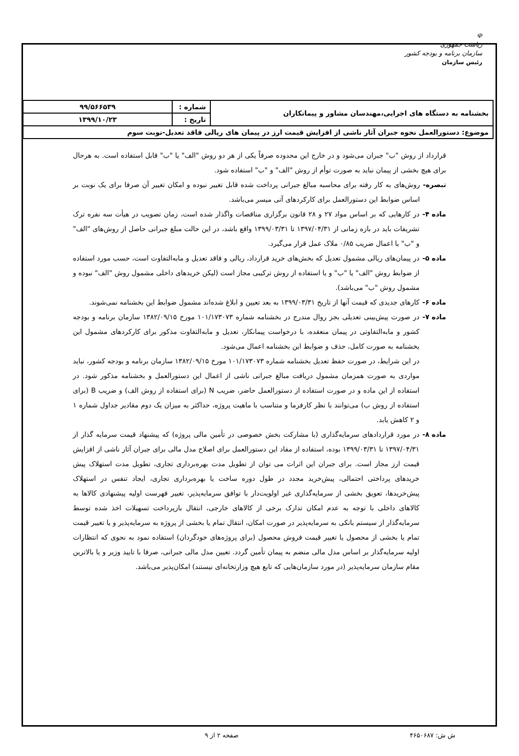☫
ریاست جمهوری
سازمان برنامه و بودجه کشور
رئیس سازمان
| بخشنامه به دستگاه های اجرایی،مهندسان مشاور و پیمانکاران | شماره : | ۹۹/۵۶۶۵۳۹ |
| | تاریخ : | ۱۳۹۹/۱۰/۲۳ |
| موضوع: دستورالعمل نحوه جبران آثار ناشی از افزایش قیمت ارز در پیمان های ریالی فاقد تعدیل-نوبت سوم | | |
قرارداد از روش "ب" جبران می‌شود و در خارج این محدوده صرفاً یکی از هر دو روش "الف" یا "ب" قابل استفاده است. به هرحال برای هیچ بخشی از پیمان نباید به صورت توأم از روش "الف" و "ب" استفاده شود.
تبصره- روش‌های به کار رفته برای محاسبه مبالغ جبرانی پرداخت شده قابل تغییر نبوده و امکان تغییر آن صرفا برای یک نوبت بر اساس ضوابط این دستورالعمل برای کارکردهای آتی میسر می‌باشد.
ماده ۴- در کارهایی که بر اساس مواد ۲۷ و ۲۸ قانون برگزاری مناقصات واگذار شده است، زمان تصویب در هیأت سه نفره ترک تشریفات باید در بازه زمانی از ۱۳۹۷/۰۴/۳۱ تا ۱۳۹۹/۰۳/۳۱ واقع باشد، در این حالت مبلغ جبرانی حاصل از روش‌های "الف" و "ب" با اعمال ضریب ۰/۸۵ ملاک عمل قرار می‌گیرد.
ماده ۵- در پیمان‌های ریالی مشمول تعدیل که بخش‌های خرید قرارداد، ریالی و فاقد تعدیل و مابه‌التفاوت است، حسب مورد استفاده از ضوابط روش "الف" یا "ب" و یا استفاده از روش ترکیبی مجاز است (لیکن خریدهای داخلی مشمول روش "الف" نبوده و مشمول روش "ب" می‌باشد).
ماده ۶- کارهای جدیدی که قیمت آنها از تاریخ ۱۳۹۹/۰۳/۳۱ به بعد تعیین و ابلاغ شده‌اند مشمول ضوابط این بخشنامه نمی‌شوند.
ماده ۷- در صورت پیش‌بینی تعدیلی بجز روال مندرج در بخشنامه شماره ۱۰۱/۱۷۳۰۷۳ مورخ ۱۳۸۲/۰۹/۱۵ سازمان برنامه و بودجه کشور و مابه‌التفاوتی در پیمان منعقده، با درخواست پیمانکار، تعدیل و مابه‌التفاوت مذکور برای کارکردهای مشمول این بخشنامه به صورت کامل، حذف و ضوابط این بخشنامه اعمال می‌شود.
در این شرایط، در صورت حفظ تعدیل بخشنامه شماره ۱۰۱/۱۷۳۰۷۳ مورخ ۱۳۸۲/۰۹/۱۵ سازمان برنامه و بودجه کشور، نباید مواردی به صورت همزمان مشمول دریافت مبالغ جبرانی ناشی از اعمال این دستورالعمل و بخشنامه مذکور شود. در استفاده از این ماده و در صورت استفاده از دستورالعمل حاضر، ضریب N (برای استفاده از روش الف) و ضریب B (برای استفاده از روش ب) می‌توانند با نظر کارفرما و متناسب با ماهیت پروژه، حداکثر به میزان یک دوم مقادیر جداول شماره ۱ و ۲ کاهش یابد.
ماده ۸- در مورد قراردادهای سرمایه‌گذاری (با مشارکت بخش خصوصی در تأمین مالی پروژه) که پیشنهاد قیمت سرمایه گذار از ۱۳۹۷/۰۴/۳۱ تا ۱۳۹۹/۰۳/۳۱ بوده، استفاده از مفاد این دستورالعمل برای اصلاح مدل مالی برای جبران آثار ناشی از افزایش قیمت ارز مجاز است. برای جبران این اثرات می توان از تطویل مدت بهره‌برداری تجاری، تطویل مدت استهلاک پیش خریدهای پرداختی احتمالی، پیش‌خرید مجدد در طول دوره ساخت یا بهره‌برداری تجاری، ایجاد تنفس در استهلاک پیش‌خریدها، تعویق بخشی از سرمایه‌گذاری غیر اولویت‌دار با توافق سرمایه‌پذیر، تغییر فهرست اولیه پیشنهادی کالاها به کالاهای داخلی با توجه به عدم امکان تدارک برخی از کالاهای خارجی، انتقال بازپرداخت تسهیلات اخذ شده توسط سرمایه‌گذار از سیستم بانکی به سرمایه‌پذیر در صورت امکان، انتقال تمام یا بخشی از پروژه به سرمایه‌پذیر و یا تغییر قیمت تمام یا بخشی از محصول یا تغییر قیمت فروش محصول (برای پروژه‌های خودگردان) استفاده نمود به نحوی که انتظارات اولیه سرمایه‌گذار بر اساس مدل مالی منضم به پیمان تأمین گردد. تعیین مدل مالی جبرانی، صرفا با تایید وزیر و یا بالاترین مقام سازمان سرمایه‌پذیر (در مورد سازمان‌هایی که تابع هیچ وزارتخانه‌ای نیستند) امکان‌پذیر می‌باشد.
ش ش: ۴۶۵۰۶۸۷ صفحه ۲ از ۹